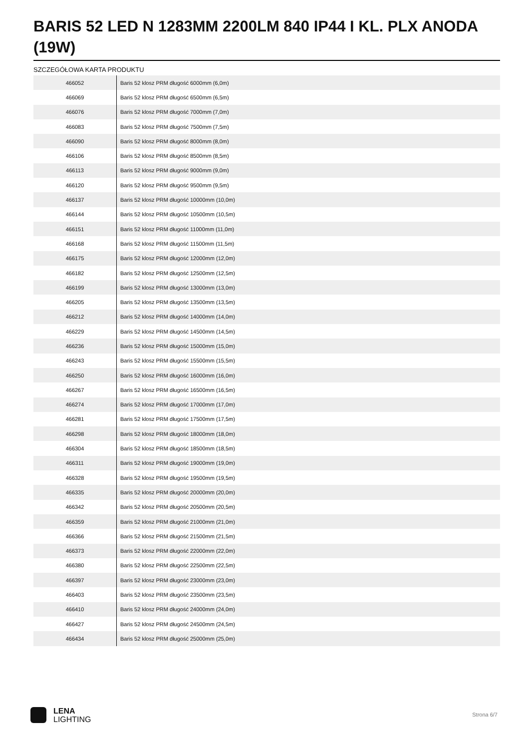BARIS 52 LED N 1283MM 2200LM 840 IP44 I KL. PLX ANODA (19W)
SZCZEGÓŁOWA KARTA PRODUKTU
| 466052 | Baris 52 klosz PRM długość 6000mm (6,0m) |
| 466069 | Baris 52 klosz PRM długość 6500mm (6,5m) |
| 466076 | Baris 52 klosz PRM długość 7000mm (7,0m) |
| 466083 | Baris 52 klosz PRM długość 7500mm (7,5m) |
| 466090 | Baris 52 klosz PRM długość 8000mm (8,0m) |
| 466106 | Baris 52 klosz PRM długość 8500mm (8,5m) |
| 466113 | Baris 52 klosz PRM długość 9000mm (9,0m) |
| 466120 | Baris 52 klosz PRM długość 9500mm (9,5m) |
| 466137 | Baris 52 klosz PRM długość 10000mm (10,0m) |
| 466144 | Baris 52 klosz PRM długość 10500mm (10,5m) |
| 466151 | Baris 52 klosz PRM długość 11000mm (11,0m) |
| 466168 | Baris 52 klosz PRM długość 11500mm (11,5m) |
| 466175 | Baris 52 klosz PRM długość 12000mm (12,0m) |
| 466182 | Baris 52 klosz PRM długość 12500mm (12,5m) |
| 466199 | Baris 52 klosz PRM długość 13000mm (13,0m) |
| 466205 | Baris 52 klosz PRM długość 13500mm (13,5m) |
| 466212 | Baris 52 klosz PRM długość 14000mm (14,0m) |
| 466229 | Baris 52 klosz PRM długość 14500mm (14,5m) |
| 466236 | Baris 52 klosz PRM długość 15000mm (15,0m) |
| 466243 | Baris 52 klosz PRM długość 15500mm (15,5m) |
| 466250 | Baris 52 klosz PRM długość 16000mm (16,0m) |
| 466267 | Baris 52 klosz PRM długość 16500mm (16,5m) |
| 466274 | Baris 52 klosz PRM długość 17000mm (17,0m) |
| 466281 | Baris 52 klosz PRM długość 17500mm (17,5m) |
| 466298 | Baris 52 klosz PRM długość 18000mm (18,0m) |
| 466304 | Baris 52 klosz PRM długość 18500mm (18,5m) |
| 466311 | Baris 52 klosz PRM długość 19000mm (19,0m) |
| 466328 | Baris 52 klosz PRM długość 19500mm (19,5m) |
| 466335 | Baris 52 klosz PRM długość 20000mm (20,0m) |
| 466342 | Baris 52 klosz PRM długość 20500mm (20,5m) |
| 466359 | Baris 52 klosz PRM długość 21000mm (21,0m) |
| 466366 | Baris 52 klosz PRM długość 21500mm (21,5m) |
| 466373 | Baris 52 klosz PRM długość 22000mm (22,0m) |
| 466380 | Baris 52 klosz PRM długość 22500mm (22,5m) |
| 466397 | Baris 52 klosz PRM długość 23000mm (23,0m) |
| 466403 | Baris 52 klosz PRM długość 23500mm (23,5m) |
| 466410 | Baris 52 klosz PRM długość 24000mm (24,0m) |
| 466427 | Baris 52 klosz PRM długość 24500mm (24,5m) |
| 466434 | Baris 52 klosz PRM długość 25000mm (25,0m) |
LENA
LIGHTING
Strona 6/7